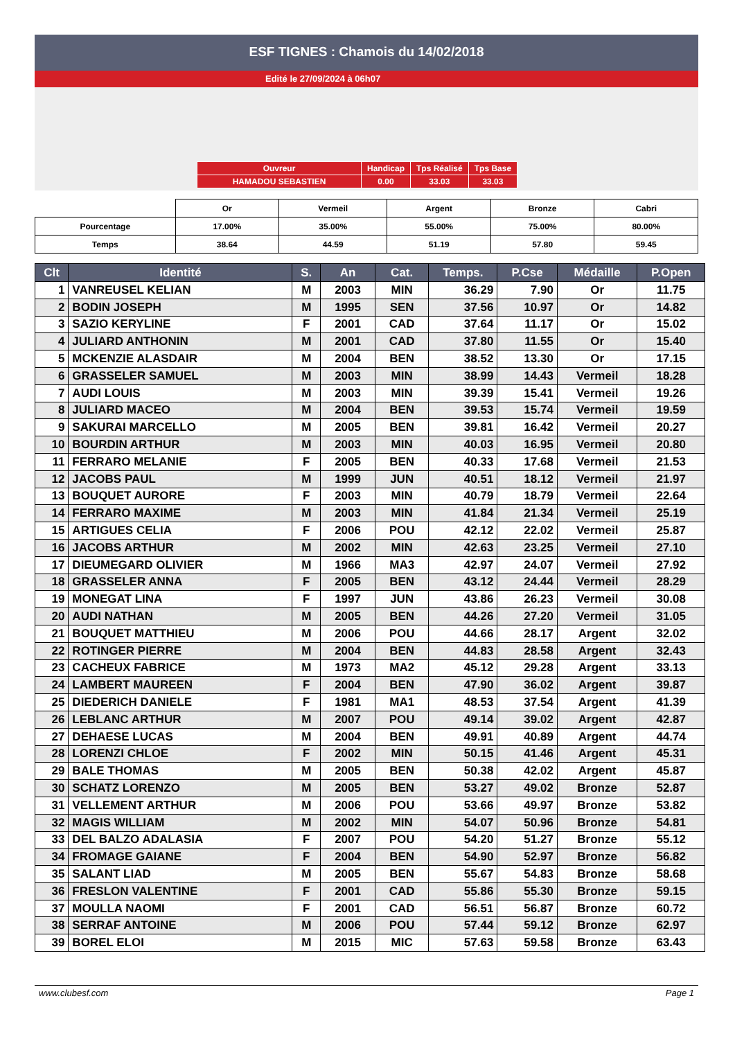ESF TIGNES : Chamois du 14/02/2018
Edité le 27/09/2024 à 06h07
| Ouvreur | Handicap | Tps Réalisé | Tps Base |
| HAMADOU SEBASTIEN | 0.00 | 33.03 | 33.03 |
| | Or | Vermeil | Argent | Bronze | Cabri |
| Pourcentage | 17.00% | 35.00% | 55.00% | 75.00% | 80.00% |
| Temps | 38.64 | 44.59 | 51.19 | 57.80 | 59.45 |
| Clt | Identité | S. | An | Cat. | Temps. | P.Cse | Médaille | P.Open |
| --- | --- | --- | --- | --- | --- | --- | --- | --- |
| 1 | VANREUSEL KELIAN | M | 2003 | MIN | 36.29 | 7.90 | Or | 11.75 |
| 2 | BODIN JOSEPH | M | 1995 | SEN | 37.56 | 10.97 | Or | 14.82 |
| 3 | SAZIO KERYLINE | F | 2001 | CAD | 37.64 | 11.17 | Or | 15.02 |
| 4 | JULIARD ANTHONIN | M | 2001 | CAD | 37.80 | 11.55 | Or | 15.40 |
| 5 | MCKENZIE ALASDAIR | M | 2004 | BEN | 38.52 | 13.30 | Or | 17.15 |
| 6 | GRASSELER SAMUEL | M | 2003 | MIN | 38.99 | 14.43 | Vermeil | 18.28 |
| 7 | AUDI LOUIS | M | 2003 | MIN | 39.39 | 15.41 | Vermeil | 19.26 |
| 8 | JULIARD MACEO | M | 2004 | BEN | 39.53 | 15.74 | Vermeil | 19.59 |
| 9 | SAKURAI MARCELLO | M | 2005 | BEN | 39.81 | 16.42 | Vermeil | 20.27 |
| 10 | BOURDIN ARTHUR | M | 2003 | MIN | 40.03 | 16.95 | Vermeil | 20.80 |
| 11 | FERRARO MELANIE | F | 2005 | BEN | 40.33 | 17.68 | Vermeil | 21.53 |
| 12 | JACOBS PAUL | M | 1999 | JUN | 40.51 | 18.12 | Vermeil | 21.97 |
| 13 | BOUQUET AURORE | F | 2003 | MIN | 40.79 | 18.79 | Vermeil | 22.64 |
| 14 | FERRARO MAXIME | M | 2003 | MIN | 41.84 | 21.34 | Vermeil | 25.19 |
| 15 | ARTIGUES CELIA | F | 2006 | POU | 42.12 | 22.02 | Vermeil | 25.87 |
| 16 | JACOBS ARTHUR | M | 2002 | MIN | 42.63 | 23.25 | Vermeil | 27.10 |
| 17 | DIEUMEGARD OLIVIER | M | 1966 | MA3 | 42.97 | 24.07 | Vermeil | 27.92 |
| 18 | GRASSELER ANNA | F | 2005 | BEN | 43.12 | 24.44 | Vermeil | 28.29 |
| 19 | MONEGAT LINA | F | 1997 | JUN | 43.86 | 26.23 | Vermeil | 30.08 |
| 20 | AUDI NATHAN | M | 2005 | BEN | 44.26 | 27.20 | Vermeil | 31.05 |
| 21 | BOUQUET MATTHIEU | M | 2006 | POU | 44.66 | 28.17 | Argent | 32.02 |
| 22 | ROTINGER PIERRE | M | 2004 | BEN | 44.83 | 28.58 | Argent | 32.43 |
| 23 | CACHEUX FABRICE | M | 1973 | MA2 | 45.12 | 29.28 | Argent | 33.13 |
| 24 | LAMBERT MAUREEN | F | 2004 | BEN | 47.90 | 36.02 | Argent | 39.87 |
| 25 | DIEDERICH DANIELE | F | 1981 | MA1 | 48.53 | 37.54 | Argent | 41.39 |
| 26 | LEBLANC ARTHUR | M | 2007 | POU | 49.14 | 39.02 | Argent | 42.87 |
| 27 | DEHAESE LUCAS | M | 2004 | BEN | 49.91 | 40.89 | Argent | 44.74 |
| 28 | LORENZI CHLOE | F | 2002 | MIN | 50.15 | 41.46 | Argent | 45.31 |
| 29 | BALE THOMAS | M | 2005 | BEN | 50.38 | 42.02 | Argent | 45.87 |
| 30 | SCHATZ LORENZO | M | 2005 | BEN | 53.27 | 49.02 | Bronze | 52.87 |
| 31 | VELLEMENT ARTHUR | M | 2006 | POU | 53.66 | 49.97 | Bronze | 53.82 |
| 32 | MAGIS WILLIAM | M | 2002 | MIN | 54.07 | 50.96 | Bronze | 54.81 |
| 33 | DEL BALZO ADALASIA | F | 2007 | POU | 54.20 | 51.27 | Bronze | 55.12 |
| 34 | FROMAGE GAIANE | F | 2004 | BEN | 54.90 | 52.97 | Bronze | 56.82 |
| 35 | SALANT LIAD | M | 2005 | BEN | 55.67 | 54.83 | Bronze | 58.68 |
| 36 | FRESLON VALENTINE | F | 2001 | CAD | 55.86 | 55.30 | Bronze | 59.15 |
| 37 | MOULLA NAOMI | F | 2001 | CAD | 56.51 | 56.87 | Bronze | 60.72 |
| 38 | SERRAF ANTOINE | M | 2006 | POU | 57.44 | 59.12 | Bronze | 62.97 |
| 39 | BOREL ELOI | M | 2015 | MIC | 57.63 | 59.58 | Bronze | 63.43 |
www.clubesf.com Page 1